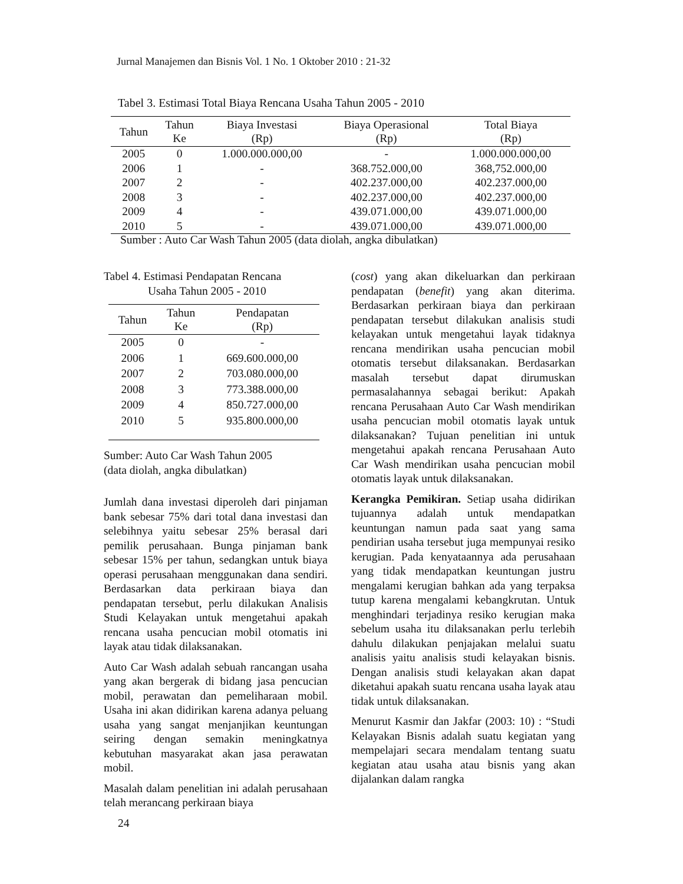Jurnal Manajemen dan Bisnis Vol. 1 No. 1 Oktober 2010 : 21-32
Tabel 3. Estimasi Total Biaya Rencana Usaha Tahun 2005 - 2010
| Tahun | Tahun Ke | Biaya Investasi (Rp) | Biaya Operasional (Rp) | Total Biaya (Rp) |
| --- | --- | --- | --- | --- |
| 2005 | 0 | 1.000.000.000,00 | - | 1.000.000.000,00 |
| 2006 | 1 | - | 368.752.000,00 | 368,752.000,00 |
| 2007 | 2 | - | 402.237.000,00 | 402.237.000,00 |
| 2008 | 3 | - | 402.237.000,00 | 402.237.000,00 |
| 2009 | 4 | - | 439.071.000,00 | 439.071.000,00 |
| 2010 | 5 | - | 439.071.000,00 | 439.071.000,00 |
Sumber : Auto Car Wash Tahun 2005 (data diolah, angka dibulatkan)
Tabel 4. Estimasi Pendapatan Rencana
Usaha Tahun 2005 - 2010
| Tahun | Tahun Ke | Pendapatan (Rp) |
| --- | --- | --- |
| 2005 | 0 | - |
| 2006 | 1 | 669.600.000,00 |
| 2007 | 2 | 703.080.000,00 |
| 2008 | 3 | 773.388.000,00 |
| 2009 | 4 | 850.727.000,00 |
| 2010 | 5 | 935.800.000,00 |
Sumber: Auto Car Wash Tahun 2005
(data diolah, angka dibulatkan)
Jumlah dana investasi diperoleh dari pinjaman bank sebesar 75% dari total dana investasi dan selebihnya yaitu sebesar 25% berasal dari pemilik perusahaan. Bunga pinjaman bank sebesar 15% per tahun, sedangkan untuk biaya operasi perusahaan menggunakan dana sendiri. Berdasarkan data perkiraan biaya dan pendapatan tersebut, perlu dilakukan Analisis Studi Kelayakan untuk mengetahui apakah rencana usaha pencucian mobil otomatis ini layak atau tidak dilaksanakan.
Auto Car Wash adalah sebuah rancangan usaha yang akan bergerak di bidang jasa pencucian mobil, perawatan dan pemeliharaan mobil. Usaha ini akan didirikan karena adanya peluang usaha yang sangat menjanjikan keuntungan seiring dengan semakin meningkatnya kebutuhan masyarakat akan jasa perawatan mobil.
Masalah dalam penelitian ini adalah perusahaan telah merancang perkiraan biaya
(cost) yang akan dikeluarkan dan perkiraan pendapatan (benefit) yang akan diterima. Berdasarkan perkiraan biaya dan perkiraan pendapatan tersebut dilakukan analisis studi kelayakan untuk mengetahui layak tidaknya rencana mendirikan usaha pencucian mobil otomatis tersebut dilaksanakan. Berdasarkan masalah tersebut dapat dirumuskan permasalahannya sebagai berikut: Apakah rencana Perusahaan Auto Car Wash mendirikan usaha pencucian mobil otomatis layak untuk dilaksanakan? Tujuan penelitian ini untuk mengetahui apakah rencana Perusahaan Auto Car Wash mendirikan usaha pencucian mobil otomatis layak untuk dilaksanakan.
Kerangka Pemikiran. Setiap usaha didirikan tujuannya adalah untuk mendapatkan keuntungan namun pada saat yang sama pendirian usaha tersebut juga mempunyai resiko kerugian. Pada kenyataannya ada perusahaan yang tidak mendapatkan keuntungan justru mengalami kerugian bahkan ada yang terpaksa tutup karena mengalami kebangkrutan. Untuk menghindari terjadinya resiko kerugian maka sebelum usaha itu dilaksanakan perlu terlebih dahulu dilakukan penjajakan melalui suatu analisis yaitu analisis studi kelayakan bisnis. Dengan analisis studi kelayakan akan dapat diketahui apakah suatu rencana usaha layak atau tidak untuk dilaksanakan.
Menurut Kasmir dan Jakfar (2003: 10) : “Studi Kelayakan Bisnis adalah suatu kegiatan yang mempelajari secara mendalam tentang suatu kegiatan atau usaha atau bisnis yang akan dijalankan dalam rangka
24